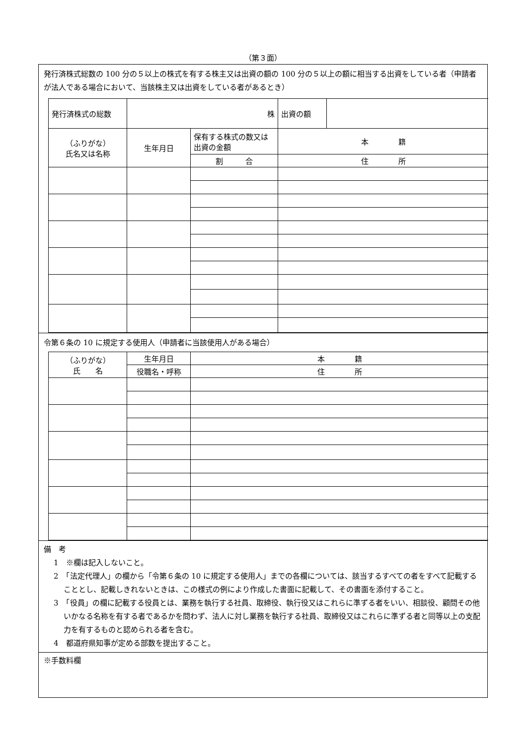（第３面）
発行済株式総数の 100 分の５以上の株式を有する株主又は出資の額の 100 分の５以上の額に相当する出資をしている者（申請者が法人である場合において、当該株主又は出資をしている者があるとき）
| 発行済株式の総数 | 株 | | 出資の額 | |
| （ふりがな） 氏名又は名称 | 生年月日 | 保有する株式の数又は出資の金額 | 本 籍 | |
| | | 割 合 | 住 所 | |
令第６条の 10 に規定する使用人（申請者に当該使用人がある場合）
| （ふりがな） 氏 名 | 生年月日 | 本 籍 |
| | 役職名・呼称 | 住 所 |
備　考
1　※欄は記入しないこと。
2　「法定代理人」の欄から「令第６条の 10 に規定する使用人」までの各欄については、該当するすべての者をすべて記載することとし、記載しきれないときは、この様式の例により作成した書面に記載して、その書面を添付すること。
3　「役員」の欄に記載する役員とは、業務を執行する社員、取締役、執行役又はこれらに準ずる者をいい、相談役、顧問その他いかなる名称を有する者であるかを問わず、法人に対し業務を執行する社員、取締役又はこれらに準ずる者と同等以上の支配力を有するものと認められる者を含む。
4　都道府県知事が定める部数を提出すること。
※手数料欄